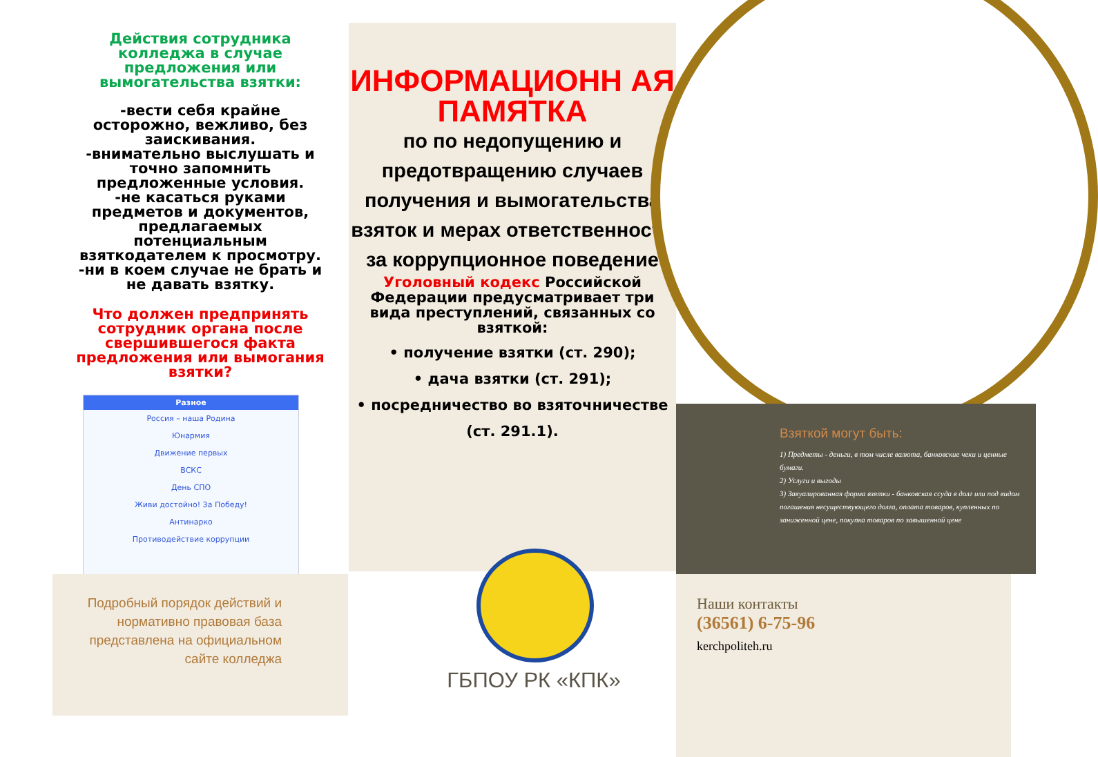Действия сотрудника колледжа в случае предложения или вымогательства взятки:
-вести себя крайне осторожно, вежливо, без заискивания.
-внимательно выслушать и точно запомнить предложенные условия.
-не касаться руками предметов и документов, предлагаемых потенциальным взяткодателем к просмотру.
-ни в коем случае не брать и не давать взятку.
Что должен предпринять сотрудник органа после свершившегося факта предложения или вымогания взятки?
Разное
Россия – наша Родина
Юнармия
Движение первых
ВСКС
День СПО
Живи достойно! За Победу!
Антинарко
Противодействие коррупции
Подробный порядок действий и нормативно правовая база представлена на официальном сайте колледжа
ИНФОРМАЦИОНН АЯ ПАМЯТКА
по по недопущению и предотвращению случаев получения и вымогательства взяток и мерах ответственности за коррупционное поведение
Уголовный кодекс Российской Федерации предусматривает три вида преступлений, связанных со взяткой:
• получение взятки (ст. 290);
• дача взятки (ст. 291);
• посредничество во взяточничестве (ст. 291.1).
ГБПОУ РК «КПК»
Взяткой могут быть:
1) Предметы - деньги, в том числе валюта, банковские чеки и ценные бумаги.
2) Услуги и выгоды
3) Завуалированная форма взятки - банковская ссуда в долг или под видом погашения несуществующего долга, оплата товаров, купленных по заниженной цене, покупка товаров по завышенной цене
Наши контакты
(36561) 6-75-96
kerchpoliteh.ru